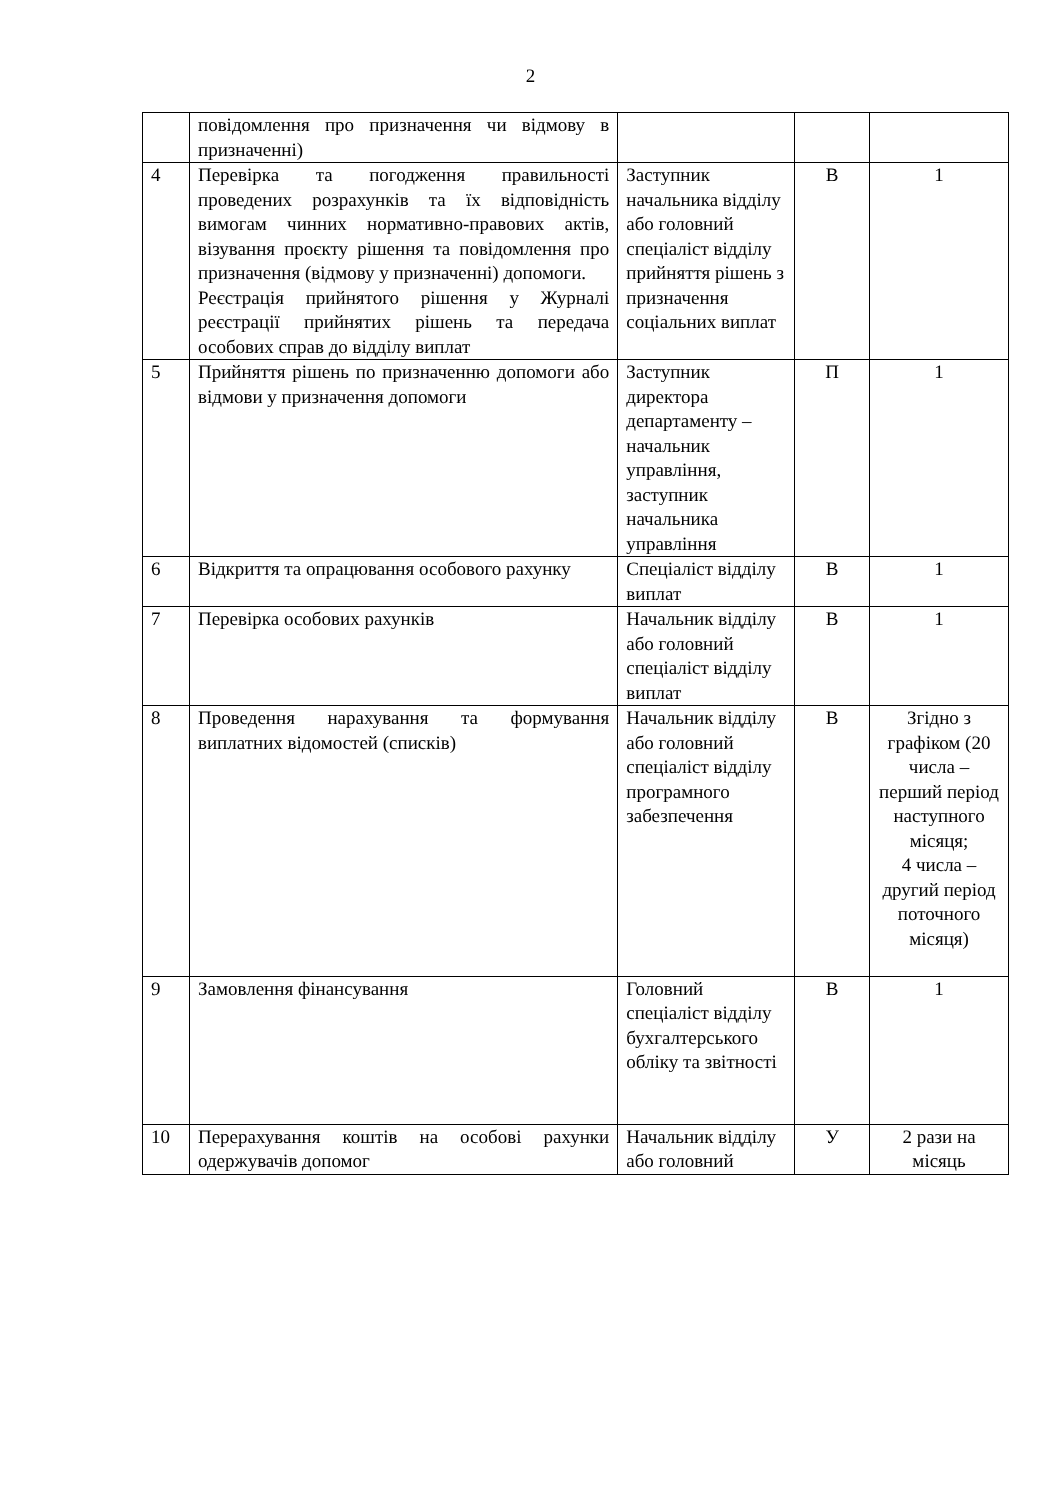2
| | повідомлення про призначення чи відмову в призначенні) | | | |
| 4 | Перевірка та погодження правильності проведених розрахунків та їх відповідність вимогам чинних нормативно-правових актів, візування проєкту рішення та повідомлення про призначення (відмову у призначенні) допомоги. Реєстрація прийнятого рішення у Журналі реєстрації прийнятих рішень та передача особових справ до відділу виплат | Заступник начальника відділу або головний спеціаліст відділу прийняття рішень з призначення соціальних виплат | В | 1 |
| 5 | Прийняття рішень по призначенню допомоги або відмови у призначення допомоги | Заступник директора департаменту – начальник управління, заступник начальника управління | П | 1 |
| 6 | Відкриття та опрацювання особового рахунку | Спеціаліст відділу виплат | В | 1 |
| 7 | Перевірка особових рахунків | Начальник відділу або головний спеціаліст відділу виплат | В | 1 |
| 8 | Проведення нарахування та формування виплатних відомостей (списків) | Начальник відділу або головний спеціаліст відділу програмного забезпечення | В | Згідно з графіком (20 числа – перший період наступного місяця; 4 числа – другий період поточного місяця) |
| 9 | Замовлення фінансування | Головний спеціаліст відділу бухгалтерського обліку та звітності | В | 1 |
| 10 | Перерахування коштів на особові рахунки одержувачів допомог | Начальник відділу або головний | У | 2 рази на місяць |